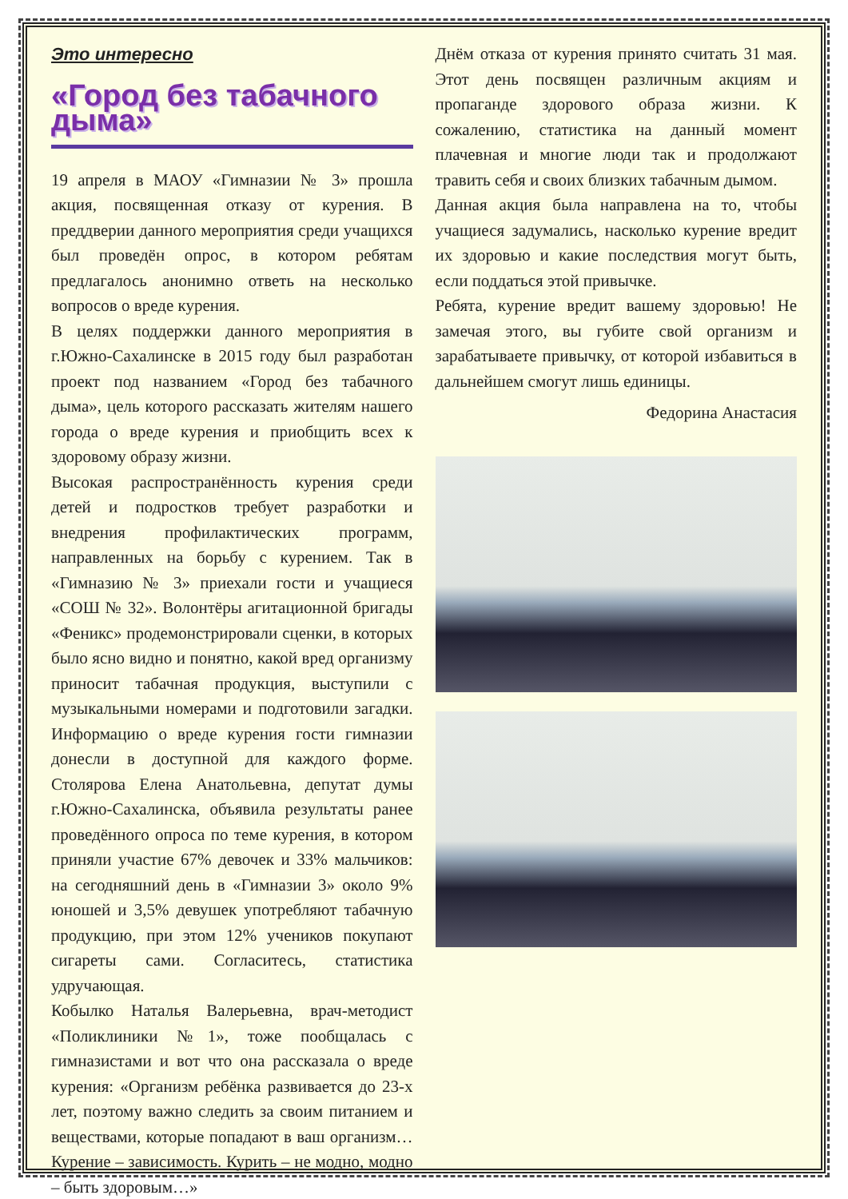Это интересно
«Город без табачного дыма»
19 апреля в МАОУ «Гимназии № 3» прошла акция, посвященная отказу от курения. В преддверии данного мероприятия среди учащихся был проведён опрос, в котором ребятам предлагалось анонимно ответь на несколько вопросов о вреде курения.
В целях поддержки данного мероприятия в г.Южно-Сахалинске в 2015 году был разработан проект под названием «Город без табачного дыма», цель которого рассказать жителям нашего города о вреде курения и приобщить всех к здоровому образу жизни.
Высокая распространённость курения среди детей и подростков требует разработки и внедрения профилактических программ, направленных на борьбу с курением. Так в «Гимназию № 3» приехали гости и учащиеся «СОШ № 32». Волонтёры агитационной бригады «Феникс» продемонстрировали сценки, в которых было ясно видно и понятно, какой вред организму приносит табачная продукция, выступили с музыкальными номерами и подготовили загадки. Информацию о вреде курения гости гимназии донесли в доступной для каждого форме. Столярова Елена Анатольевна, депутат думы г.Южно-Сахалинска, объявила результаты ранее проведённого опроса по теме курения, в котором приняли участие 67% девочек и 33% мальчиков: на сегодняшний день в «Гимназии 3» около 9% юношей и 3,5% девушек употребляют табачную продукцию, при этом 12% учеников покупают сигареты сами. Согласитесь, статистика удручающая.
Кобылко Наталья Валерьевна, врач-методист «Поликлиники №1», тоже пообщалась с гимназистами и вот что она рассказала о вреде курения: «Организм ребёнка развивается до 23-х лет, поэтому важно следить за своим питанием и веществами, которые попадают в ваш организм… Курение – зависимость. Курить – не модно, модно – быть здоровым…»
Днём отказа от курения принято считать 31 мая. Этот день посвящен различным акциям и пропаганде здорового образа жизни. К сожалению, статистика на данный момент плачевная и многие люди так и продолжают травить себя и своих близких табачным дымом.
Данная акция была направлена на то, чтобы учащиеся задумались, насколько курение вредит их здоровью и какие последствия могут быть, если поддаться этой привычке.
Ребята, курение вредит вашему здоровью! Не замечая этого, вы губите свой организм и зарабатываете привычку, от которой избавиться в дальнейшем смогут лишь единицы.
Федорина Анастасия